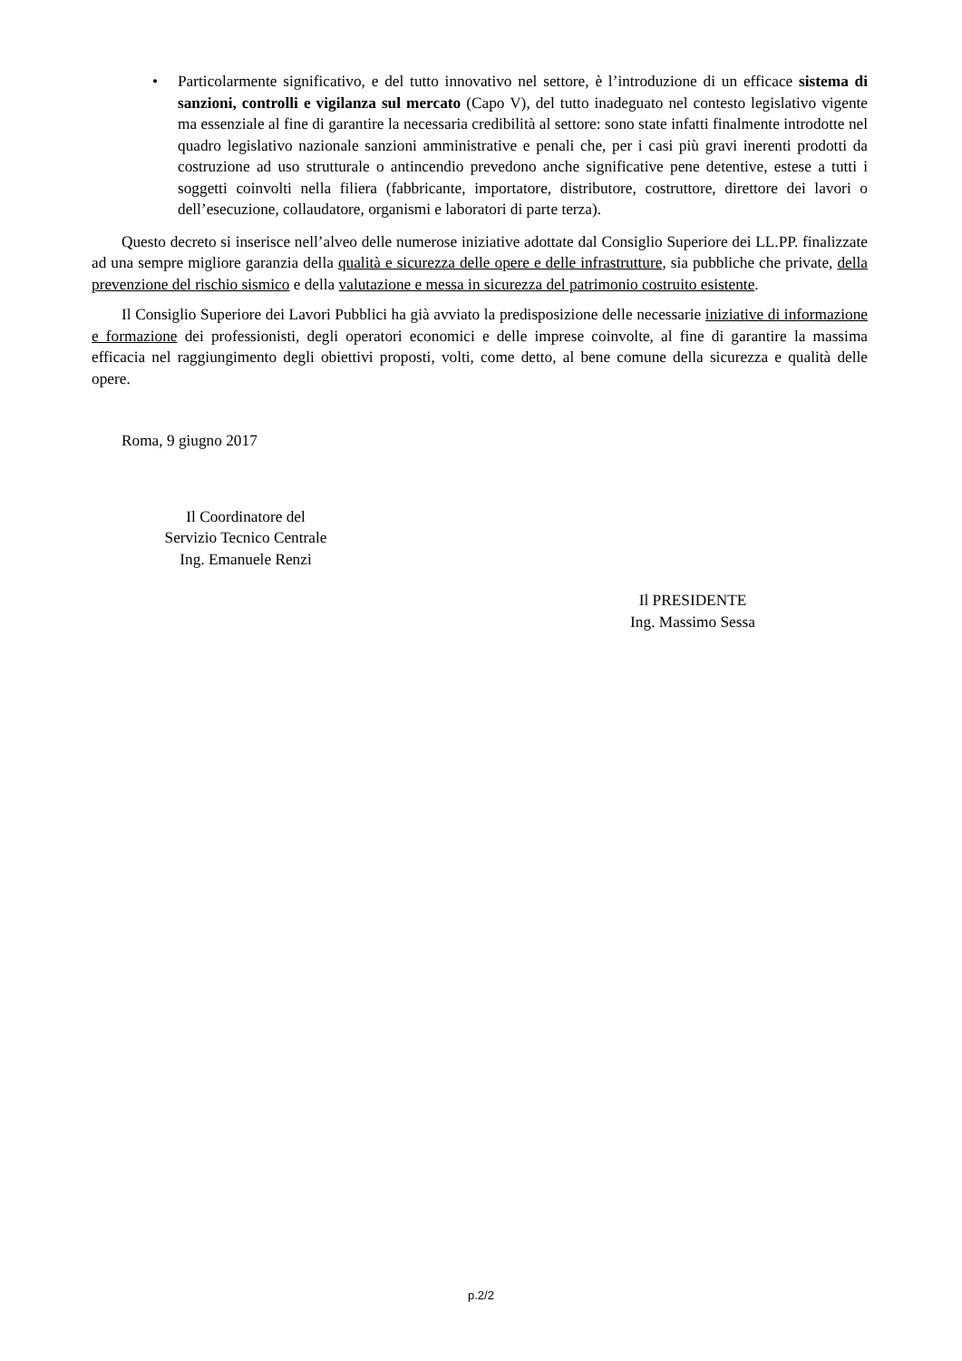• Particolarmente significativo, e del tutto innovativo nel settore, è l’introduzione di un efficace sistema di sanzioni, controlli e vigilanza sul mercato (Capo V), del tutto inadeguato nel contesto legislativo vigente ma essenziale al fine di garantire la necessaria credibilità al settore: sono state infatti finalmente introdotte nel quadro legislativo nazionale sanzioni amministrative e penali che, per i casi più gravi inerenti prodotti da costruzione ad uso strutturale o antincendio prevedono anche significative pene detentive, estese a tutti i soggetti coinvolti nella filiera (fabbricante, importatore, distributore, costruttore, direttore dei lavori o dell’esecuzione, collaudatore, organismi e laboratori di parte terza).
Questo decreto si inserisce nell’alveo delle numerose iniziative adottate dal Consiglio Superiore dei LL.PP. finalizzate ad una sempre migliore garanzia della qualità e sicurezza delle opere e delle infrastrutture, sia pubbliche che private, della prevenzione del rischio sismico e della valutazione e messa in sicurezza del patrimonio costruito esistente.
Il Consiglio Superiore dei Lavori Pubblici ha già avviato la predisposizione delle necessarie iniziative di informazione e formazione dei professionisti, degli operatori economici e delle imprese coinvolte, al fine di garantire la massima efficacia nel raggiungimento degli obiettivi proposti, volti, come detto, al bene comune della sicurezza e qualità delle opere.
Roma, 9 giugno 2017
Il Coordinatore del
Servizio Tecnico Centrale
Ing. Emanuele Renzi
Il PRESIDENTE
Ing. Massimo Sessa
p.2/2